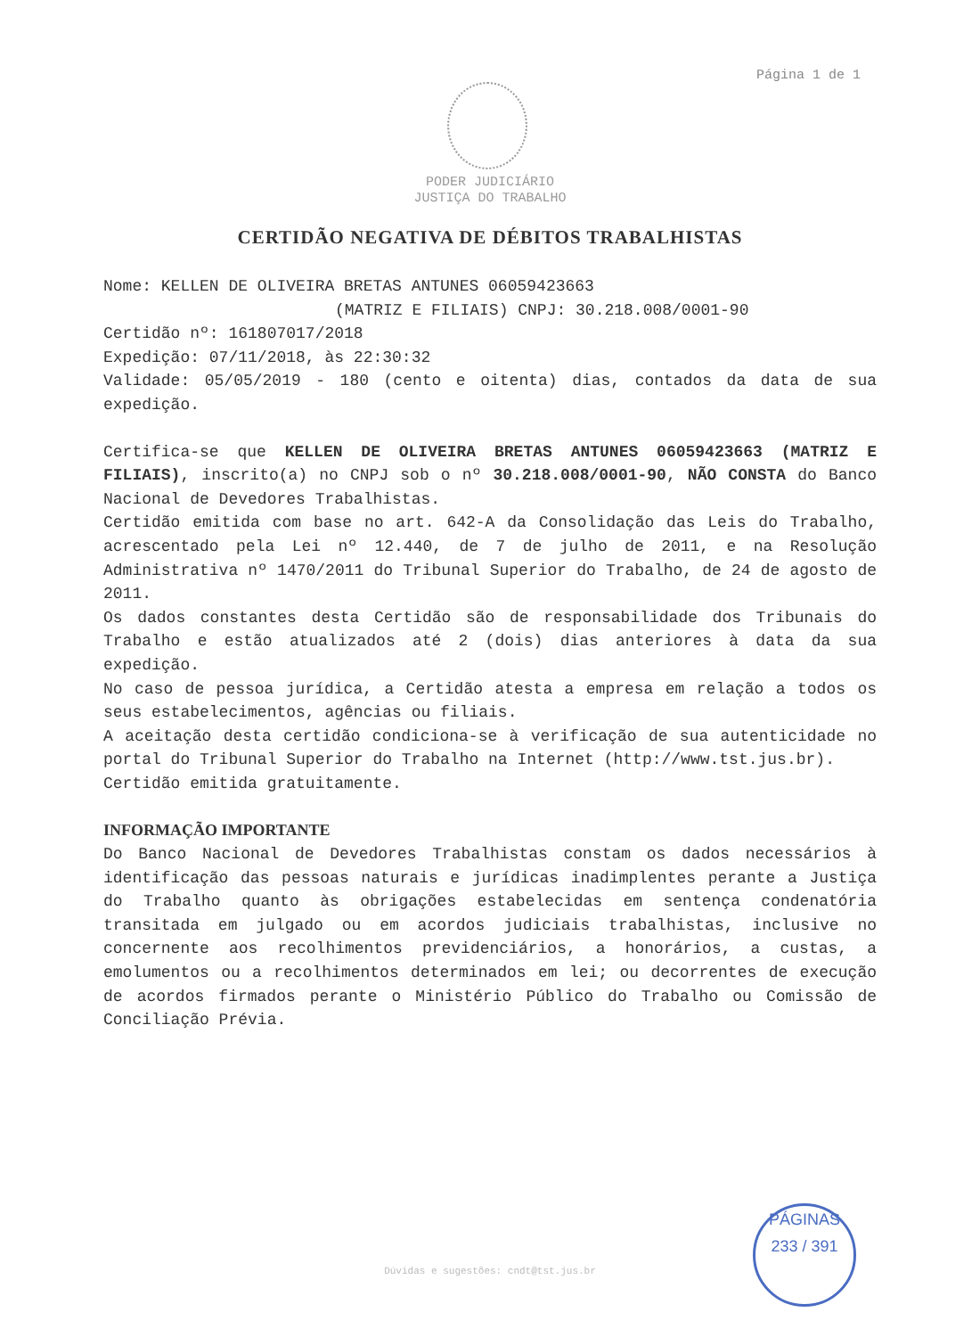Página 1 de 1
PODER JUDICIÁRIO
JUSTIÇA DO TRABALHO
CERTIDÃO NEGATIVA DE DÉBITOS TRABALHISTAS
Nome: KELLEN DE OLIVEIRA BRETAS ANTUNES 06059423663
(MATRIZ E FILIAIS) CNPJ: 30.218.008/0001-90
Certidão nº: 161807017/2018
Expedição: 07/11/2018, às 22:30:32
Validade: 05/05/2019 - 180 (cento e oitenta) dias, contados da data de sua expedição.
Certifica-se que KELLEN DE OLIVEIRA BRETAS ANTUNES 06059423663 (MATRIZ E FILIAIS), inscrito(a) no CNPJ sob o nº 30.218.008/0001-90, NÃO CONSTA do Banco Nacional de Devedores Trabalhistas.
Certidão emitida com base no art. 642-A da Consolidação das Leis do Trabalho, acrescentado pela Lei nº 12.440, de 7 de julho de 2011, e na Resolução Administrativa nº 1470/2011 do Tribunal Superior do Trabalho, de 24 de agosto de 2011.
Os dados constantes desta Certidão são de responsabilidade dos Tribunais do Trabalho e estão atualizados até 2 (dois) dias anteriores à data da sua expedição.
No caso de pessoa jurídica, a Certidão atesta a empresa em relação a todos os seus estabelecimentos, agências ou filiais.
A aceitação desta certidão condiciona-se à verificação de sua autenticidade no portal do Tribunal Superior do Trabalho na Internet (http://www.tst.jus.br).
Certidão emitida gratuitamente.
INFORMAÇÃO IMPORTANTE
Do Banco Nacional de Devedores Trabalhistas constam os dados necessários à identificação das pessoas naturais e jurídicas inadimplentes perante a Justiça do Trabalho quanto às obrigações estabelecidas em sentença condenatória transitada em julgado ou em acordos judiciais trabalhistas, inclusive no concernente aos recolhimentos previdenciários, a honorários, a custas, a emolumentos ou a recolhimentos determinados em lei; ou decorrentes de execução de acordos firmados perante o Ministério Público do Trabalho ou Comissão de Conciliação Prévia.
PÁGINAS
233 / 391
Dúvidas e sugestões: cndt@tst.jus.br